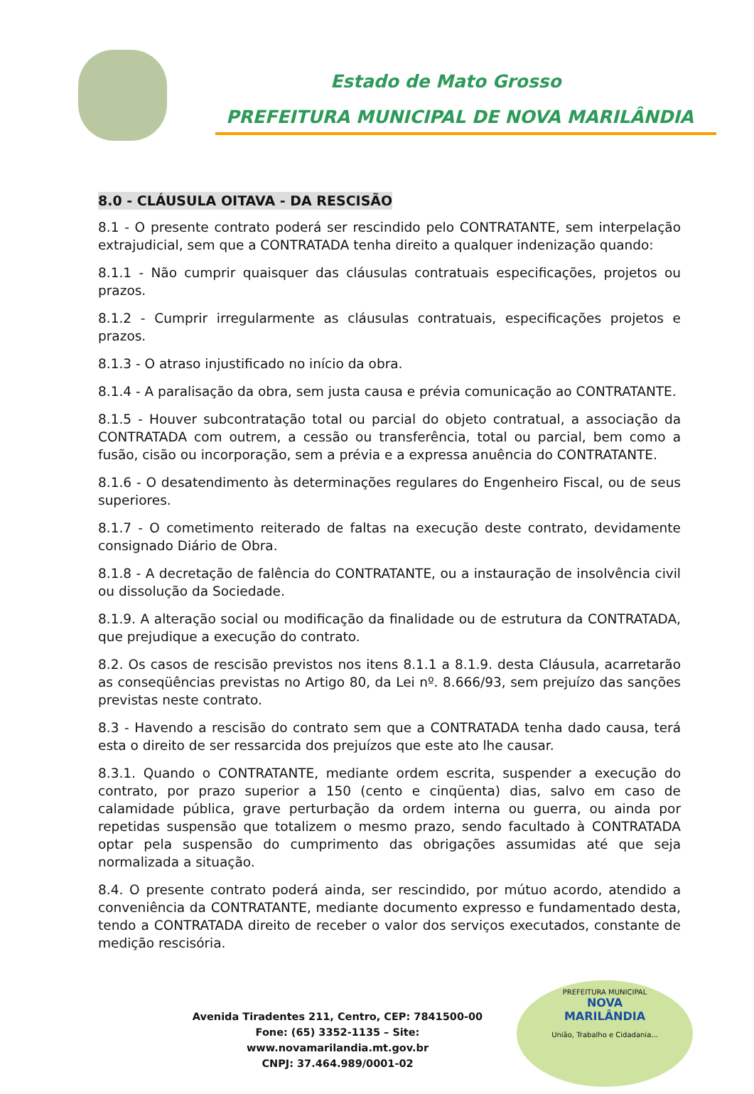Estado de Mato Grosso
PREFEITURA MUNICIPAL DE NOVA MARILÂNDIA
8.0 - CLÁUSULA OITAVA - DA RESCISÃO
8.1 - O presente contrato poderá ser rescindido pelo CONTRATANTE, sem interpelação extrajudicial, sem que a CONTRATADA tenha direito a qualquer indenização quando:
8.1.1 - Não cumprir quaisquer das cláusulas contratuais especificações, projetos ou prazos.
8.1.2 - Cumprir irregularmente as cláusulas contratuais, especificações projetos e prazos.
8.1.3 - O atraso injustificado no início da obra.
8.1.4 - A paralisação da obra, sem justa causa e prévia comunicação ao CONTRATANTE.
8.1.5 - Houver subcontratação total ou parcial do objeto contratual, a associação da CONTRATADA com outrem, a cessão ou transferência, total ou parcial, bem como a fusão, cisão ou incorporação, sem a prévia e a expressa anuência do CONTRATANTE.
8.1.6 - O desatendimento às determinações regulares do Engenheiro Fiscal, ou de seus superiores.
8.1.7 - O cometimento reiterado de faltas na execução deste contrato, devidamente consignado Diário de Obra.
8.1.8 - A decretação de falência do CONTRATANTE, ou a instauração de insolvência civil ou dissolução da Sociedade.
8.1.9. A alteração social ou modificação da finalidade ou de estrutura da CONTRATADA, que prejudique a execução do contrato.
8.2. Os casos de rescisão previstos nos itens 8.1.1 a 8.1.9. desta Cláusula, acarretarão as conseqüências previstas no Artigo 80, da Lei nº. 8.666/93, sem prejuízo das sanções previstas neste contrato.
8.3 - Havendo a rescisão do contrato sem que a CONTRATADA tenha dado causa, terá esta o direito de ser ressarcida dos prejuízos que este ato lhe causar.
8.3.1. Quando o CONTRATANTE, mediante ordem escrita, suspender a execução do contrato, por prazo superior a 150 (cento e cinqüenta) dias, salvo em caso de calamidade pública, grave perturbação da ordem interna ou guerra, ou ainda por repetidas suspensão que totalizem o mesmo prazo, sendo facultado à CONTRATADA optar pela suspensão do cumprimento das obrigações assumidas até que seja normalizada a situação.
8.4. O presente contrato poderá ainda, ser rescindido, por mútuo acordo, atendido a conveniência da CONTRATANTE, mediante documento expresso e fundamentado desta, tendo a CONTRATADA direito de receber o valor dos serviços executados, constante de medição rescisória.
Avenida Tiradentes 211, Centro, CEP: 7841500-00
Fone: (65) 3352-1135 – Site: www.novamarilandia.mt.gov.br
CNPJ: 37.464.989/0001-02
PREFEITURA MUNICIPAL
NOVA
MARILÂNDIA
União, Trabalho e Cidadania...